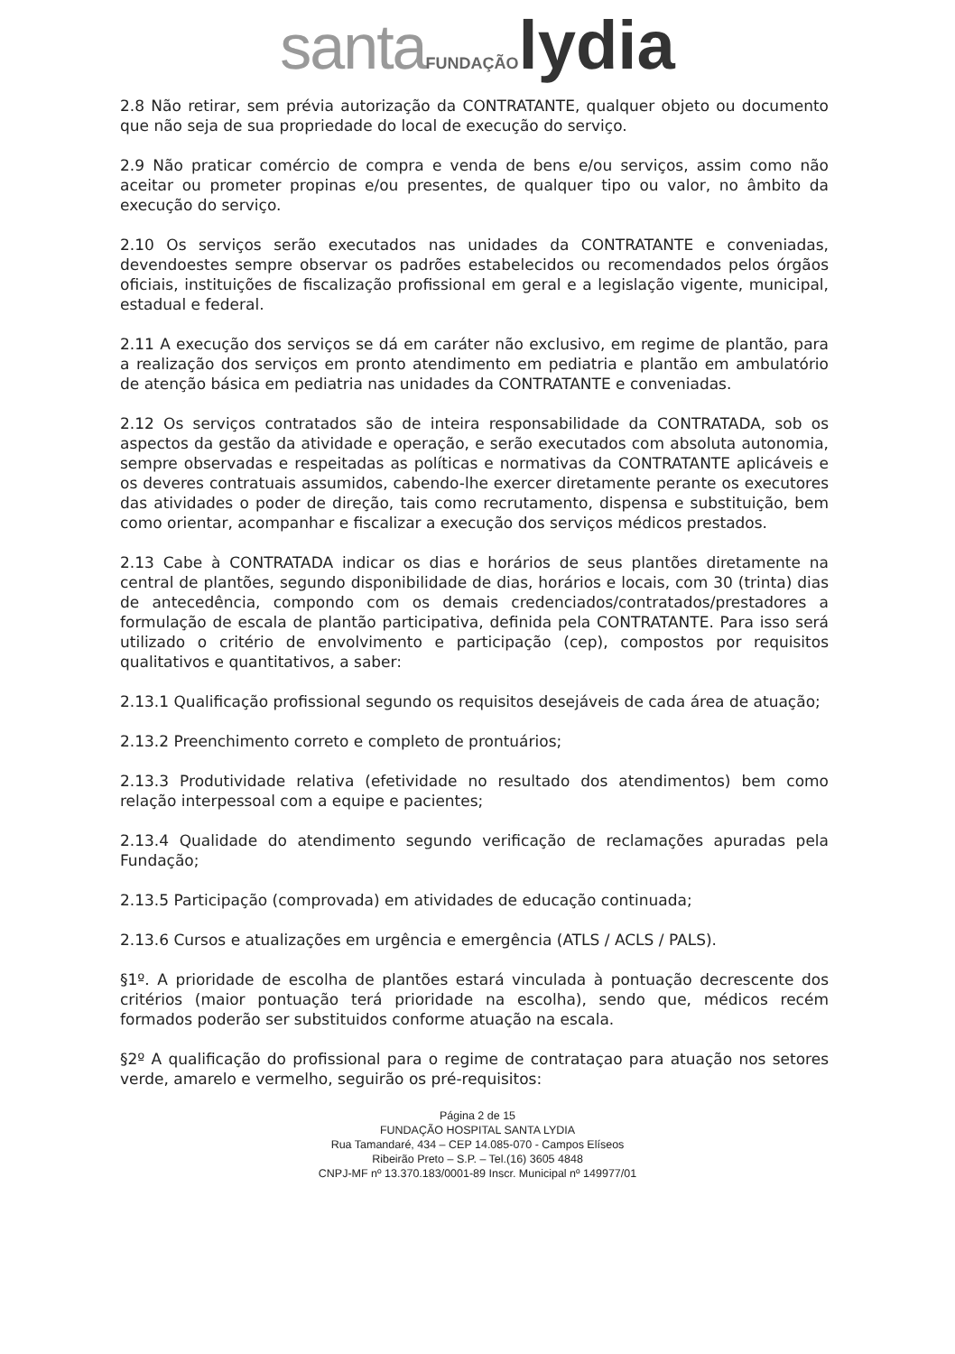santa FUNDAÇÃO lydia
2.8 Não retirar, sem prévia autorização da CONTRATANTE, qualquer objeto ou documento que não seja de sua propriedade do local de execução do serviço.
2.9 Não praticar comércio de compra e venda de bens e/ou serviços, assim como não aceitar ou prometer propinas e/ou presentes, de qualquer tipo ou valor, no âmbito da execução do serviço.
2.10 Os serviços serão executados nas unidades da CONTRATANTE e conveniadas, devendoestes sempre observar os padrões estabelecidos ou recomendados pelos órgãos oficiais, instituições de fiscalização profissional em geral e a legislação vigente, municipal, estadual e federal.
2.11 A execução dos serviços se dá em caráter não exclusivo, em regime de plantão, para a realização dos serviços em pronto atendimento em pediatria e plantão em ambulatório de atenção básica em pediatria nas unidades da CONTRATANTE e conveniadas.
2.12 Os serviços contratados são de inteira responsabilidade da CONTRATADA, sob os aspectos da gestão da atividade e operação, e serão executados com absoluta autonomia, sempre observadas e respeitadas as políticas e normativas da CONTRATANTE aplicáveis e os deveres contratuais assumidos, cabendo-lhe exercer diretamente perante os executores das atividades o poder de direção, tais como recrutamento, dispensa e substituição, bem como orientar, acompanhar e fiscalizar a execução dos serviços médicos prestados.
2.13 Cabe à CONTRATADA indicar os dias e horários de seus plantões diretamente na central de plantões, segundo disponibilidade de dias, horários e locais, com 30 (trinta) dias de antecedência, compondo com os demais credenciados/contratados/prestadores a formulação de escala de plantão participativa, definida pela CONTRATANTE. Para isso será utilizado o critério de envolvimento e participação (cep), compostos por requisitos qualitativos e quantitativos, a saber:
2.13.1 Qualificação profissional segundo os requisitos desejáveis de cada área de atuação;
2.13.2 Preenchimento correto e completo de prontuários;
2.13.3 Produtividade relativa (efetividade no resultado dos atendimentos) bem como relação interpessoal com a equipe e pacientes;
2.13.4 Qualidade do atendimento segundo verificação de reclamações apuradas pela Fundação;
2.13.5 Participação (comprovada) em atividades de educação continuada;
2.13.6 Cursos e atualizações em urgência e emergência (ATLS / ACLS / PALS).
§1º. A prioridade de escolha de plantões estará vinculada à pontuação decrescente dos critérios (maior pontuação terá prioridade na escolha), sendo que, médicos recém formados poderão ser substituidos conforme atuação na escala.
§2º A qualificação do profissional para o regime de contrataçao para atuação nos setores verde, amarelo e vermelho, seguirão os pré-requisitos:
Página 2 de 15
FUNDAÇÃO HOSPITAL SANTA LYDIA
Rua Tamandaré, 434 – CEP 14.085-070 - Campos Elíseos
Ribeirão Preto – S.P. – Tel.(16) 3605 4848
CNPJ-MF nº 13.370.183/0001-89 Inscr. Municipal nº 149977/01